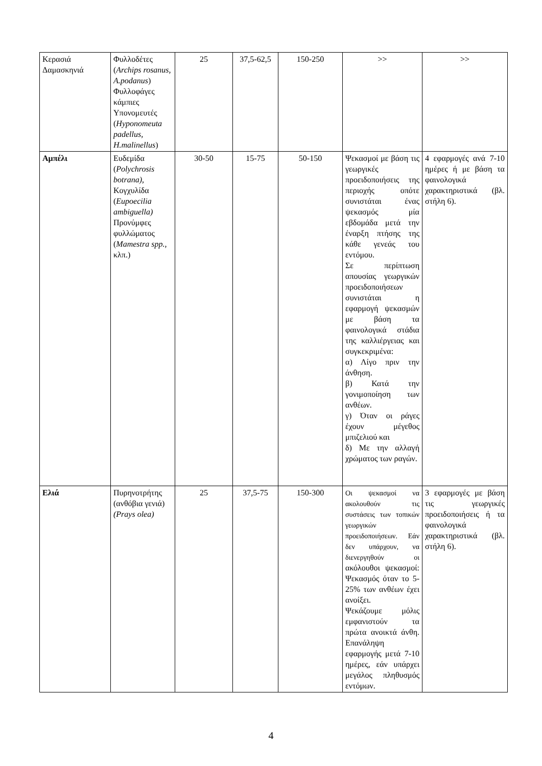| Κερασιά Δαμασκηνιά | Φυλλοδέτες ( Archips rosanus, A.podanus ) Φυλλοφάγες κάμπιες Υπονομευτές ( Hyponomeuta padellus, H.malinellus ) | 25 | 37,5-62,5 | 150-250 | >> | >> |
| Αμπέλι | Ευδεμίδα ( Polychrosis botrana), Κογχυλίδα ( Eupoecilia ambiguella) Προνύμφες φυλλώματος ( Mamestra spp., κλπ.) | 30-50 | 15-75 | 50-150 | Ψεκασμοί με βάση τις γεωργικές προειδοποιήσεις της περιοχής οπότε συνιστάται ένας ψεκασμός μία εβδομάδα μετά την έναρξη πτήσης της κάθε γενεάς του εντόμου. Σε περίπτωση απουσίας γεωργικών προειδοποιήσεων συνιστάται η εφαρμογή ψεκασμών με βάση τα φαινολογικά στάδια της καλλιέργειας και συγκεκριμένα: α) Λίγο πριν την άνθηση. β) Κατά την γονιμοποίηση των ανθέων. γ) Όταν οι ράγες έχουν μέγεθος μπιζελιού και δ) Με την αλλαγή χρώματος των ραγών. | 4 εφαρμογές ανά 7-10 ημέρες ή με βάση τα φαινολογικά χαρακτηριστικά (βλ. στήλη 6). |
| Ελιά | Πυρηνοτρήτης (ανθόβια γενιά) (Prays olea) | 25 | 37,5-75 | 150-300 | Οι ψεκασμοί να ακολουθούν τις συστάσεις των τοπικών γεωργικών προειδοποιήσεων. Εάν δεν υπάρχουν, να διενεργηθούν οι ακόλουθοι ψεκασμοί: Ψεκασμός όταν το 5-25% των ανθέων έχει ανοίξει. Ψεκάζουμε μόλις εμφανιστούν τα πρώτα ανοικτά άνθη. Επανάληψη εφαρμογής μετά 7-10 ημέρες, εάν υπάρχει μεγάλος πληθυσμός εντόμων. | 3 εφαρμογές με βάση τις γεωργικές προειδοποιήσεις ή τα φαινολογικά χαρακτηριστικά (βλ. στήλη 6). |
4